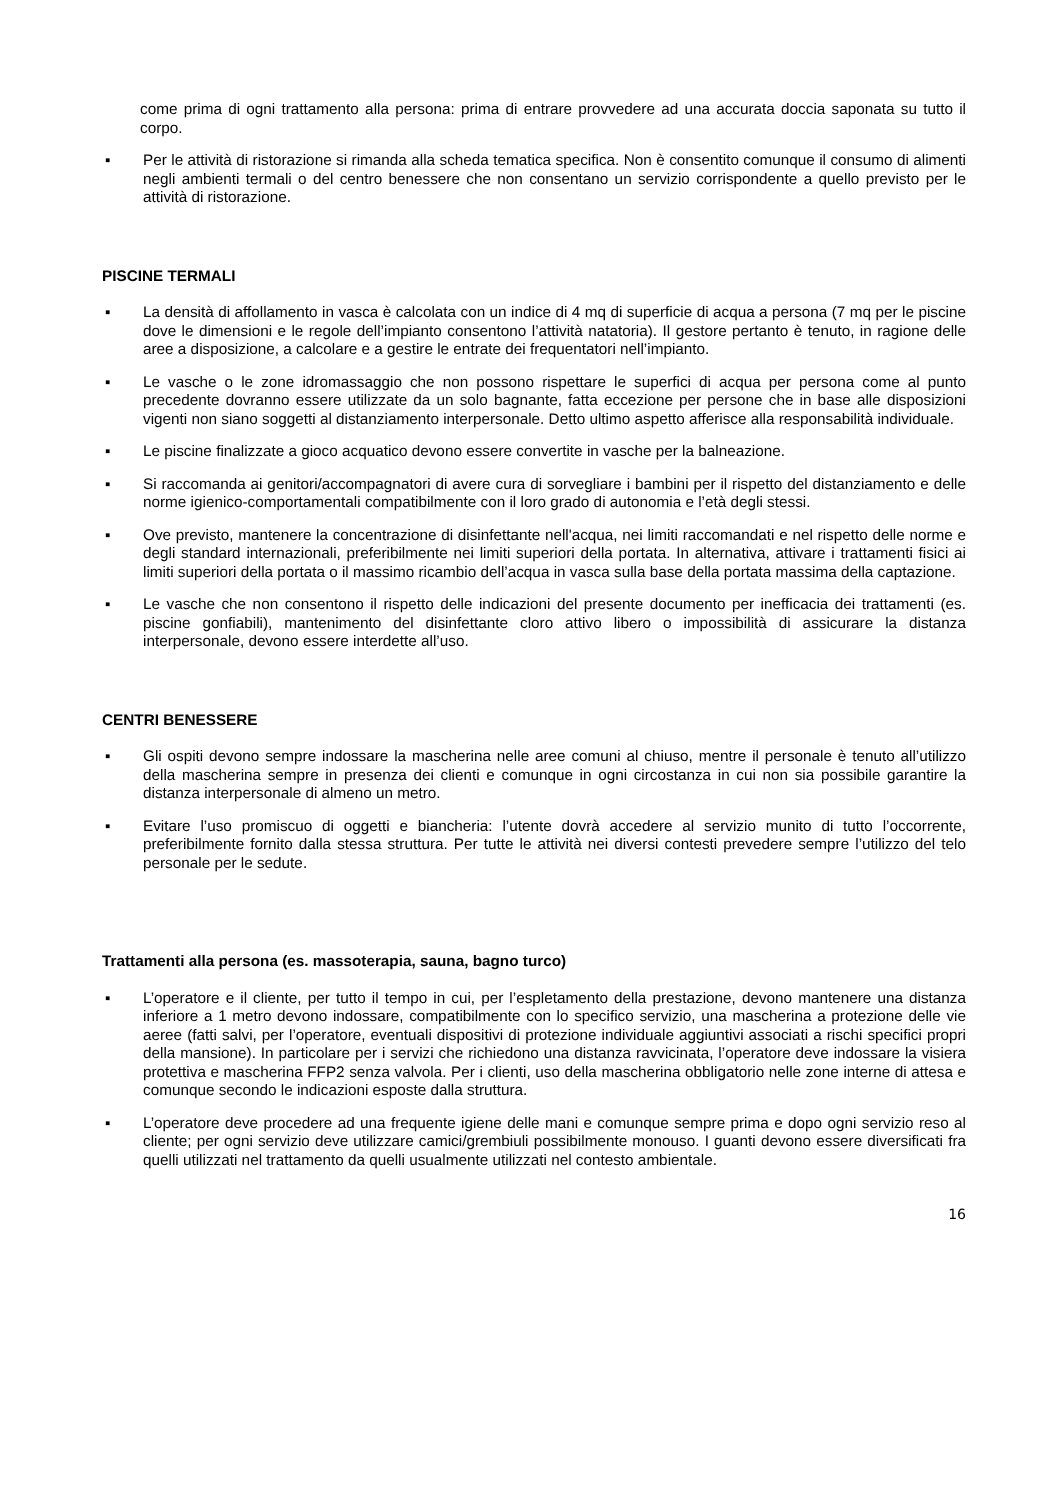come prima di ogni trattamento alla persona: prima di entrare provvedere ad una accurata doccia saponata su tutto il corpo.
▪ Per le attività di ristorazione si rimanda alla scheda tematica specifica. Non è consentito comunque il consumo di alimenti negli ambienti termali o del centro benessere che non consentano un servizio corrispondente a quello previsto per le attività di ristorazione.
PISCINE TERMALI
▪ La densità di affollamento in vasca è calcolata con un indice di 4 mq di superficie di acqua a persona (7 mq per le piscine dove le dimensioni e le regole dell’impianto consentono l’attività natatoria). Il gestore pertanto è tenuto, in ragione delle aree a disposizione, a calcolare e a gestire le entrate dei frequentatori nell’impianto.
▪ Le vasche o le zone idromassaggio che non possono rispettare le superfici di acqua per persona come al punto precedente dovranno essere utilizzate da un solo bagnante, fatta eccezione per persone che in base alle disposizioni vigenti non siano soggetti al distanziamento interpersonale. Detto ultimo aspetto afferisce alla responsabilità individuale.
▪ Le piscine finalizzate a gioco acquatico devono essere convertite in vasche per la balneazione.
▪ Si raccomanda ai genitori/accompagnatori di avere cura di sorvegliare i bambini per il rispetto del distanziamento e delle norme igienico-comportamentali compatibilmente con il loro grado di autonomia e l’età degli stessi.
▪ Ove previsto, mantenere la concentrazione di disinfettante nell'acqua, nei limiti raccomandati e nel rispetto delle norme e degli standard internazionali, preferibilmente nei limiti superiori della portata. In alternativa, attivare i trattamenti fisici ai limiti superiori della portata o il massimo ricambio dell’acqua in vasca sulla base della portata massima della captazione.
▪ Le vasche che non consentono il rispetto delle indicazioni del presente documento per inefficacia dei trattamenti (es. piscine gonfiabili), mantenimento del disinfettante cloro attivo libero o impossibilità di assicurare la distanza interpersonale, devono essere interdette all’uso.
CENTRI BENESSERE
▪ Gli ospiti devono sempre indossare la mascherina nelle aree comuni al chiuso, mentre il personale è tenuto all’utilizzo della mascherina sempre in presenza dei clienti e comunque in ogni circostanza in cui non sia possibile garantire la distanza interpersonale di almeno un metro.
▪ Evitare l’uso promiscuo di oggetti e biancheria: l’utente dovrà accedere al servizio munito di tutto l’occorrente, preferibilmente fornito dalla stessa struttura. Per tutte le attività nei diversi contesti prevedere sempre l’utilizzo del telo personale per le sedute.
Trattamenti alla persona (es. massoterapia, sauna, bagno turco)
▪ L’operatore e il cliente, per tutto il tempo in cui, per l’espletamento della prestazione, devono mantenere una distanza inferiore a 1 metro devono indossare, compatibilmente con lo specifico servizio, una mascherina a protezione delle vie aeree (fatti salvi, per l’operatore, eventuali dispositivi di protezione individuale aggiuntivi associati a rischi specifici propri della mansione). In particolare per i servizi che richiedono una distanza ravvicinata, l’operatore deve indossare la visiera protettiva e mascherina FFP2 senza valvola. Per i clienti, uso della mascherina obbligatorio nelle zone interne di attesa e comunque secondo le indicazioni esposte dalla struttura.
▪ L’operatore deve procedere ad una frequente igiene delle mani e comunque sempre prima e dopo ogni servizio reso al cliente; per ogni servizio deve utilizzare camici/grembiuli possibilmente monouso. I guanti devono essere diversificati fra quelli utilizzati nel trattamento da quelli usualmente utilizzati nel contesto ambientale.
16